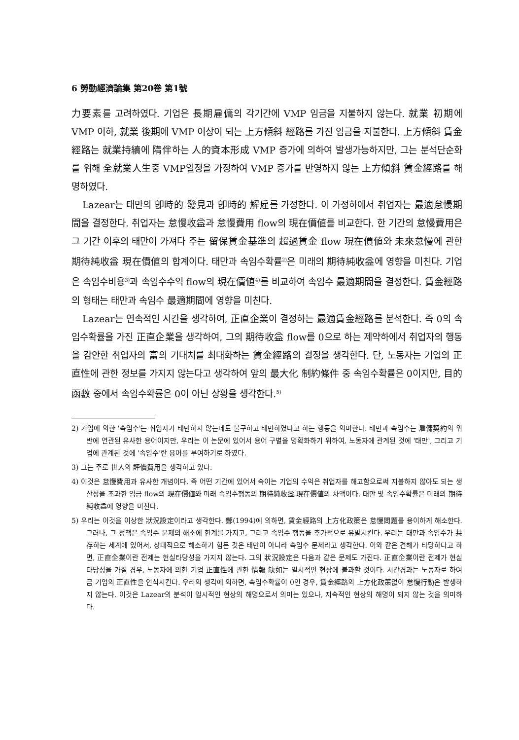6 勞動經濟論集 第20卷 第1號
力要素를 고려하였다. 기업은 長期雇傭의 각기간에 VMP 임금을 지불하지 않는다. 就業 初期에 VMP 이하, 就業 後期에 VMP 이상이 되는 上方傾斜 經路를 가진 임금을 지불한다. 上方傾斜 賃金經路는 就業持續에 隋伴하는 人的資本形成 VMP 증가에 의하여 발생가능하지만, 그는 분석단순화를 위해 全就業人生중 VMP일정을 가정하여 VMP 증가를 반영하지 않는 上方傾斜 賃金經路를 해명하였다.
Lazear는 태만의 卽時的 發見과 卽時的 解雇를 가정한다. 이 가정하에서 취업자는 最適怠慢期間을 결정한다. 취업자는 怠慢收益과 怠慢費用 flow의 現在價値를 비교한다. 한 기간의 怠慢費用은 그 기간 이후의 태만이 가져다 주는 留保賃金基準의 超過賃金 flow 現在價値와 未來怠慢에 관한 期待純收益 現在價値의 합계이다. 태만과 속임수확률<sup>2)</sup>은 미래의 期待純收益에 영향을 미친다. 기업은 속임수비용<sup>3)</sup>과 속임수수익 flow의 現在價値<sup>4)</sup>를 비교하여 속임수 最適期間을 결정한다. 賃金經路의 형태는 태만과 속임수 最適期間에 영향을 미친다.
Lazear는 연속적인 시간을 생각하여, 正直企業이 결정하는 最適賃金經路를 분석한다. 즉 0의 속임수확률을 가진 正直企業을 생각하여, 그의 期待收益 flow를 0으로 하는 제약하에서 취업자의 행동을 감안한 취업자의 富의 기대치를 최대화하는 賃金經路의 결정을 생각한다. 단, 노동자는 기업의 正直性에 관한 정보를 가지지 않는다고 생각하여 앞의 最大化 制約條件 중 속임수확률은 0이지만, 目的函數 중에서 속임수확률은 0이 아닌 상황을 생각한다.<sup>5)</sup>
2) 기업에 의한 '속임수'는 취업자가 태만하지 않는데도 불구하고 태만하였다고 하는 행동을 의미한다. 태만과 속임수는 雇傭契約의 위반에 연관된 유사한 용어이지만, 우리는 이 논문에 있어서 용어 구별을 명확화하기 위하여, 노동자에 관계된 것에 '태만', 그리고 기업에 관계된 것에 '속임수'란 용어를 부여하기로 하였다.
3) 그는 주로 世人의 評價費用을 생각하고 있다.
4) 이것은 怠慢費用과 유사한 개념이다. 즉 어떤 기간에 있어서 속이는 기업의 수익은 취업자를 해고함으로써 지불하지 않아도 되는 생산성을 초과한 임금 flow의 現在價値와 미래 속임수행동의 期待純收益 現在價値의 차액이다. 태만 및 속임수확률은 미래의 期待純收益에 영향을 미친다.
5) 우리는 이것을 이상한 狀況設定이라고 생각한다. 鄭(1994)에 의하면, 賃金經路의 上方化政策은 怠慢問題를 용이하게 해소한다. 그러나, 그 정책은 속임수 문제의 해소에 한계를 가지고, 그리고 속임수 행동을 추가적으로 유발시킨다. 우리는 태만과 속임수가 共存하는 세계에 있어서, 상대적으로 해소하기 힘든 것은 태만이 아니라 속임수 문제라고 생각한다. 이와 같은 견해가 타당하다고 하면, 正直企業이란 전제는 현실타당성을 가지지 않는다. 그의 狀況設定은 다음과 같은 문제도 가진다. 正直企業이란 전제가 현실타당성을 가질 경우, 노동자에 의한 기업 正直性에 관한 情報 缺如는 일시적인 현상에 불과할 것이다. 시간경과는 노동자로 하여금 기업의 正直性을 인식시킨다. 우리의 생각에 의하면, 속임수확률이 0인 경우, 賃金經路의 上方化政策없이 怠慢行動은 발생하지 않는다. 이것은 Lazear의 분석이 일시적인 현상의 해명으로서 의미는 있으나, 지속적인 현상의 해명이 되지 않는 것을 의미하다.